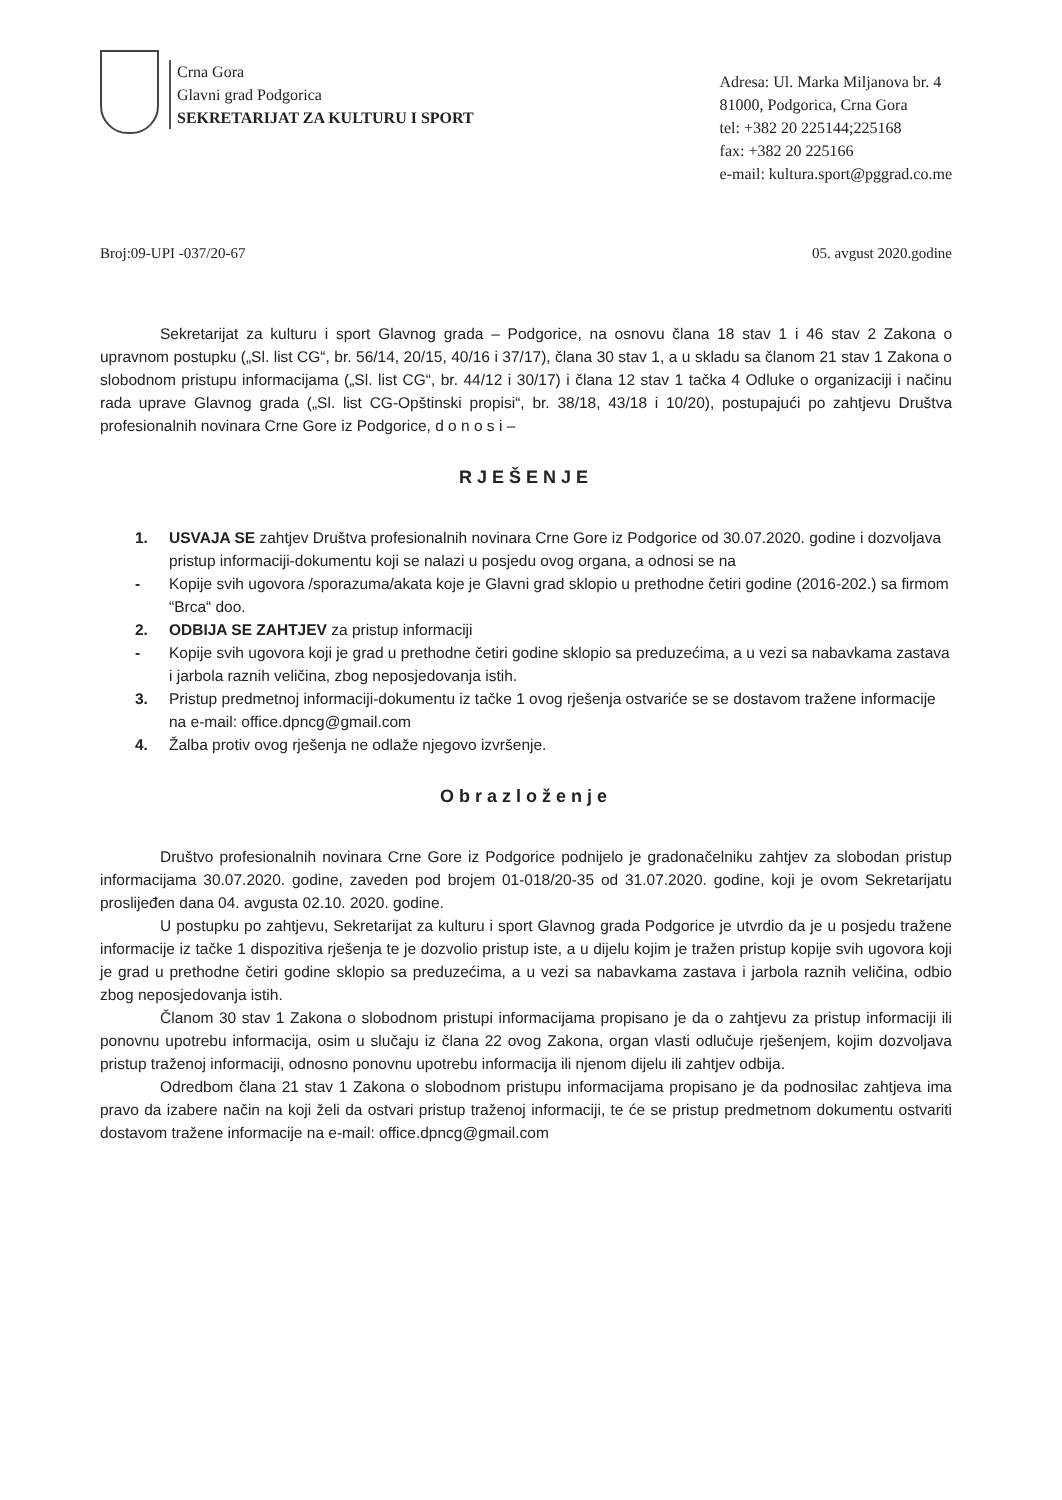Crna Gora
Glavni grad Podgorica
SEKRETARIJAT ZA KULTURU I SPORT
Adresa: Ul. Marka Miljanova br. 4
81000, Podgorica, Crna Gora
tel: +382 20 225144;225168
fax: +382 20 225166
e-mail: kultura.sport@pggrad.co.me
Broj:09-UPI -037/20-67 05. avgust 2020.godine
Sekretarijat za kulturu i sport Glavnog grada – Podgorice, na osnovu člana 18 stav 1 i 46 stav 2 Zakona o upravnom postupku („Sl. list CG“, br. 56/14, 20/15, 40/16 i 37/17), člana 30 stav 1, a u skladu sa članom 21 stav 1 Zakona o slobodnom pristupu informacijama („Sl. list CG“, br. 44/12 i 30/17) i člana 12 stav 1 tačka 4 Odluke o organizaciji i načinu rada uprave Glavnog grada („Sl. list CG-Opštinski propisi“, br. 38/18, 43/18 i 10/20), postupajući po zahtjevu Društva profesionalnih novinara Crne Gore iz Podgorice, d o n o s i –
RJEŠENJE
1. USVAJA SE zahtjev Društva profesionalnih novinara Crne Gore iz Podgorice od 30.07.2020. godine i dozvoljava pristup informaciji-dokumentu koji se nalazi u posjedu ovog organa, a odnosi se na
- Kopije svih ugovora /sporazuma/akata koje je Glavni grad sklopio u prethodne četiri godine (2016-202.) sa firmom “Brca“ doo.
2. ODBIJA SE ZAHTJEV za pristup informaciji
- Kopije svih ugovora koji je grad u prethodne četiri godine sklopio sa preduzećima, a u vezi sa nabavkama zastava i jarbola raznih veličina, zbog neposjedovanja istih.
3. Pristup predmetnoj informaciji-dokumentu iz tačke 1 ovog rješenja ostvariće se se dostavom tražene informacije na e-mail: office.dpncg@gmail.com
4. Žalba protiv ovog rješenja ne odlaže njegovo izvršenje.
Obrazloženje
Društvo profesionalnih novinara Crne Gore iz Podgorice podnijelo je gradonačelniku zahtjev za slobodan pristup informacijama 30.07.2020. godine, zaveden pod brojem 01-018/20-35 od 31.07.2020. godine, koji je ovom Sekretarijatu proslijeđen dana 04. avgusta 02.10. 2020. godine.
U postupku po zahtjevu, Sekretarijat za kulturu i sport Glavnog grada Podgorice je utvrdio da je u posjedu tražene informacije iz tačke 1 dispozitiva rješenja te je dozvolio pristup iste, a u dijelu kojim je tražen pristup kopije svih ugovora koji je grad u prethodne četiri godine sklopio sa preduzećima, a u vezi sa nabavkama zastava i jarbola raznih veličina, odbio zbog neposjedovanja istih.
Članom 30 stav 1 Zakona o slobodnom pristupi informacijama propisano je da o zahtjevu za pristup informaciji ili ponovnu upotrebu informacija, osim u slučaju iz člana 22 ovog Zakona, organ vlasti odlučuje rješenjem, kojim dozvoljava pristup traženoj informaciji, odnosno ponovnu upotrebu informacija ili njenom dijelu ili zahtjev odbija.
Odredbom člana 21 stav 1 Zakona o slobodnom pristupu informacijama propisano je da podnosilac zahtjeva ima pravo da izabere način na koji želi da ostvari pristup traženoj informaciji, te će se pristup predmetnom dokumentu ostvariti dostavom tražene informacije na e-mail: office.dpncg@gmail.com